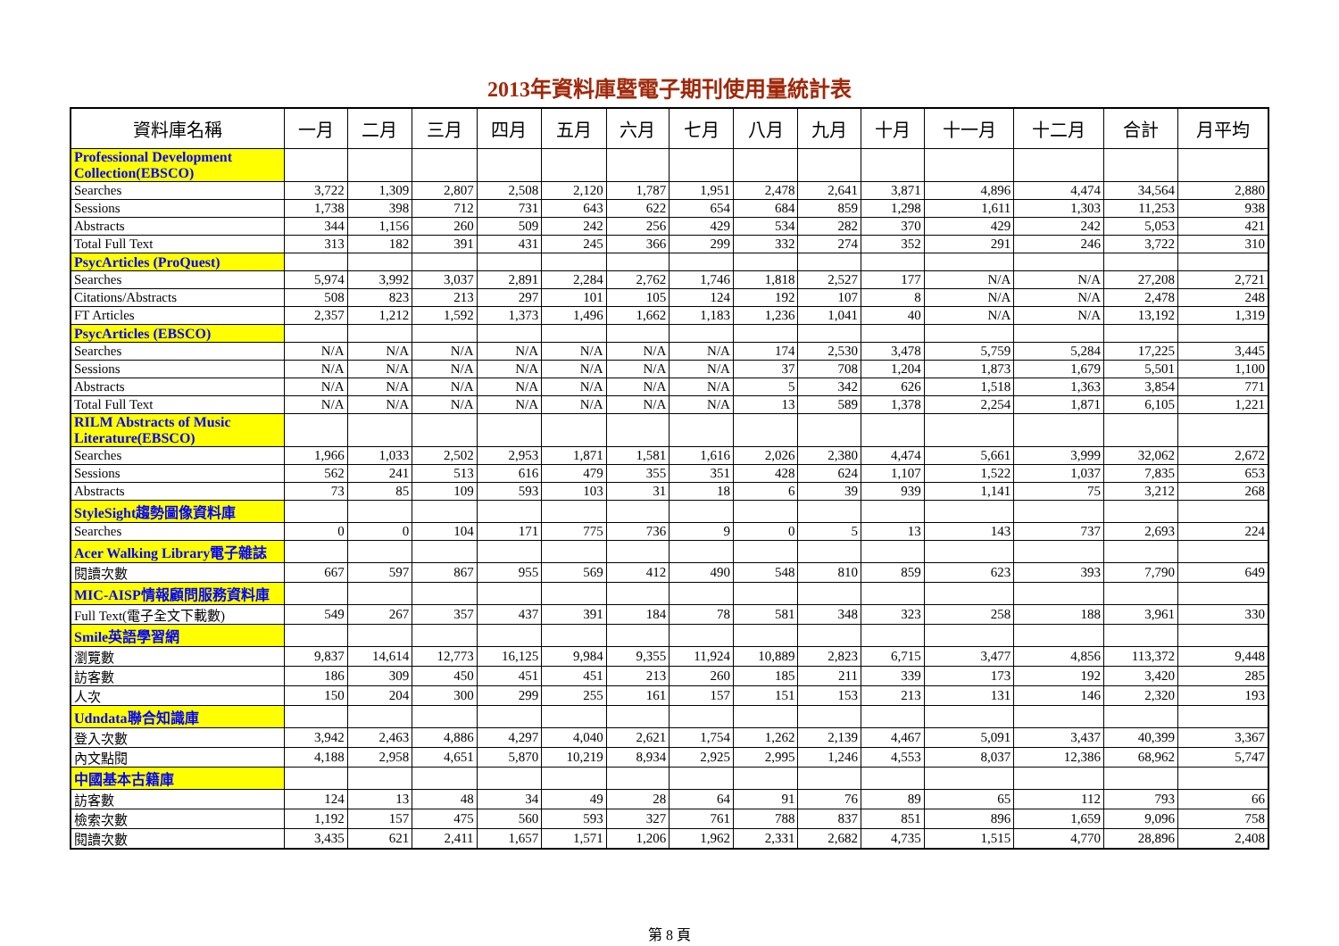2013年資料庫暨電子期刊使用量統計表
| 資料庫名稱 | 一月 | 二月 | 三月 | 四月 | 五月 | 六月 | 七月 | 八月 | 九月 | 十月 | 十一月 | 十二月 | 合計 | 月平均 |
| --- | --- | --- | --- | --- | --- | --- | --- | --- | --- | --- | --- | --- | --- | --- |
| Professional Development Collection(EBSCO) | | | | | | | | | | | | | | |
| Searches | 3,722 | 1,309 | 2,807 | 2,508 | 2,120 | 1,787 | 1,951 | 2,478 | 2,641 | 3,871 | 4,896 | 4,474 | 34,564 | 2,880 |
| Sessions | 1,738 | 398 | 712 | 731 | 643 | 622 | 654 | 684 | 859 | 1,298 | 1,611 | 1,303 | 11,253 | 938 |
| Abstracts | 344 | 1,156 | 260 | 509 | 242 | 256 | 429 | 534 | 282 | 370 | 429 | 242 | 5,053 | 421 |
| Total Full Text | 313 | 182 | 391 | 431 | 245 | 366 | 299 | 332 | 274 | 352 | 291 | 246 | 3,722 | 310 |
| PsycArticles (ProQuest) | | | | | | | | | | | | | | |
| Searches | 5,974 | 3,992 | 3,037 | 2,891 | 2,284 | 2,762 | 1,746 | 1,818 | 2,527 | 177 | N/A | N/A | 27,208 | 2,721 |
| Citations/Abstracts | 508 | 823 | 213 | 297 | 101 | 105 | 124 | 192 | 107 | 8 | N/A | N/A | 2,478 | 248 |
| FT Articles | 2,357 | 1,212 | 1,592 | 1,373 | 1,496 | 1,662 | 1,183 | 1,236 | 1,041 | 40 | N/A | N/A | 13,192 | 1,319 |
| PsycArticles (EBSCO) | | | | | | | | | | | | | | |
| Searches | N/A | N/A | N/A | N/A | N/A | N/A | N/A | 174 | 2,530 | 3,478 | 5,759 | 5,284 | 17,225 | 3,445 |
| Sessions | N/A | N/A | N/A | N/A | N/A | N/A | N/A | 37 | 708 | 1,204 | 1,873 | 1,679 | 5,501 | 1,100 |
| Abstracts | N/A | N/A | N/A | N/A | N/A | N/A | N/A | 5 | 342 | 626 | 1,518 | 1,363 | 3,854 | 771 |
| Total Full Text | N/A | N/A | N/A | N/A | N/A | N/A | N/A | 13 | 589 | 1,378 | 2,254 | 1,871 | 6,105 | 1,221 |
| RILM Abstracts of Music Literature(EBSCO) | | | | | | | | | | | | | | |
| Searches | 1,966 | 1,033 | 2,502 | 2,953 | 1,871 | 1,581 | 1,616 | 2,026 | 2,380 | 4,474 | 5,661 | 3,999 | 32,062 | 2,672 |
| Sessions | 562 | 241 | 513 | 616 | 479 | 355 | 351 | 428 | 624 | 1,107 | 1,522 | 1,037 | 7,835 | 653 |
| Abstracts | 73 | 85 | 109 | 593 | 103 | 31 | 18 | 6 | 39 | 939 | 1,141 | 75 | 3,212 | 268 |
| StyleSight趨勢圖像資料庫 | | | | | | | | | | | | | | |
| Searches | 0 | 0 | 104 | 171 | 775 | 736 | 9 | 0 | 5 | 13 | 143 | 737 | 2,693 | 224 |
| Acer Walking Library電子雜誌 | | | | | | | | | | | | | | |
| 閱讀次數 | 667 | 597 | 867 | 955 | 569 | 412 | 490 | 548 | 810 | 859 | 623 | 393 | 7,790 | 649 |
| MIC-AISP情報顧問服務資料庫 | | | | | | | | | | | | | | |
| Full Text(電子全文下載數) | 549 | 267 | 357 | 437 | 391 | 184 | 78 | 581 | 348 | 323 | 258 | 188 | 3,961 | 330 |
| Smile英語學習網 | | | | | | | | | | | | | | |
| 瀏覽數 | 9,837 | 14,614 | 12,773 | 16,125 | 9,984 | 9,355 | 11,924 | 10,889 | 2,823 | 6,715 | 3,477 | 4,856 | 113,372 | 9,448 |
| 訪客數 | 186 | 309 | 450 | 451 | 451 | 213 | 260 | 185 | 211 | 339 | 173 | 192 | 3,420 | 285 |
| 人次 | 150 | 204 | 300 | 299 | 255 | 161 | 157 | 151 | 153 | 213 | 131 | 146 | 2,320 | 193 |
| Udndata聯合知識庫 | | | | | | | | | | | | | | |
| 登入次數 | 3,942 | 2,463 | 4,886 | 4,297 | 4,040 | 2,621 | 1,754 | 1,262 | 2,139 | 4,467 | 5,091 | 3,437 | 40,399 | 3,367 |
| 內文點閱 | 4,188 | 2,958 | 4,651 | 5,870 | 10,219 | 8,934 | 2,925 | 2,995 | 1,246 | 4,553 | 8,037 | 12,386 | 68,962 | 5,747 |
| 中國基本古籍庫 | | | | | | | | | | | | | | |
| 訪客數 | 124 | 13 | 48 | 34 | 49 | 28 | 64 | 91 | 76 | 89 | 65 | 112 | 793 | 66 |
| 檢索次數 | 1,192 | 157 | 475 | 560 | 593 | 327 | 761 | 788 | 837 | 851 | 896 | 1,659 | 9,096 | 758 |
| 閱讀次數 | 3,435 | 621 | 2,411 | 1,657 | 1,571 | 1,206 | 1,962 | 2,331 | 2,682 | 4,735 | 1,515 | 4,770 | 28,896 | 2,408 |
第 8 頁